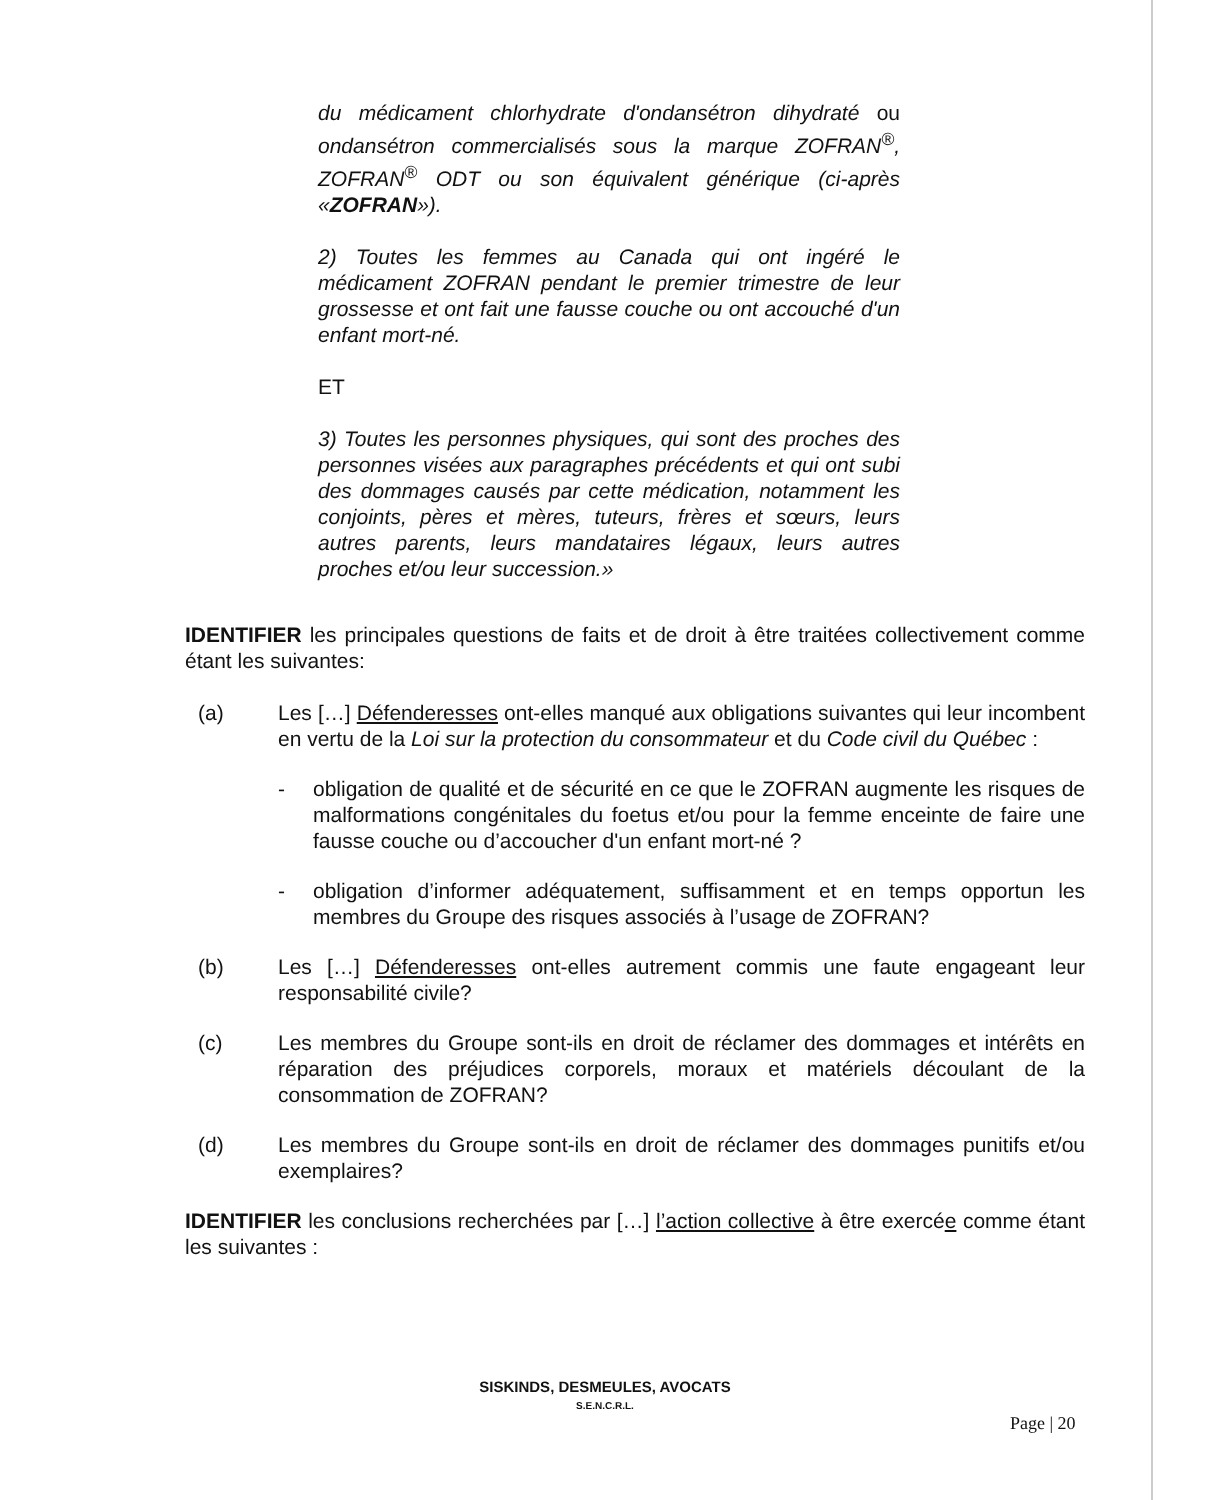du médicament chlorhydrate d'ondansétron dihydraté ou ondansétron commercialisés sous la marque ZOFRAN<sup>®</sup>, ZOFRAN<sup>®</sup> ODT ou son équivalent générique (ci-après «ZOFRAN»).
2) Toutes les femmes au Canada qui ont ingéré le médicament ZOFRAN pendant le premier trimestre de leur grossesse et ont fait une fausse couche ou ont accouché d'un enfant mort-né.
ET
3) Toutes les personnes physiques, qui sont des proches des personnes visées aux paragraphes précédents et qui ont subi des dommages causés par cette médication, notamment les conjoints, pères et mères, tuteurs, frères et sœurs, leurs autres parents, leurs mandataires légaux, leurs autres proches et/ou leur succession.»
IDENTIFIER les principales questions de faits et de droit à être traitées collectivement comme étant les suivantes:
(a) Les […] Défenderesses ont-elles manqué aux obligations suivantes qui leur incombent en vertu de la Loi sur la protection du consommateur et du Code civil du Québec :
- obligation de qualité et de sécurité en ce que le ZOFRAN augmente les risques de malformations congénitales du foetus et/ou pour la femme enceinte de faire une fausse couche ou d’accoucher d'un enfant mort-né ?
- obligation d’informer adéquatement, suffisamment et en temps opportun les membres du Groupe des risques associés à l’usage de ZOFRAN?
(b) Les […] Défenderesses ont-elles autrement commis une faute engageant leur responsabilité civile?
(c) Les membres du Groupe sont-ils en droit de réclamer des dommages et intérêts en réparation des préjudices corporels, moraux et matériels découlant de la consommation de ZOFRAN?
(d) Les membres du Groupe sont-ils en droit de réclamer des dommages punitifs et/ou exemplaires?
IDENTIFIER les conclusions recherchées par […] l’action collective à être exercée comme étant les suivantes :
SISKINDS, DESMEULES, AVOCATS
S.E.N.C.R.L.
Page | 20